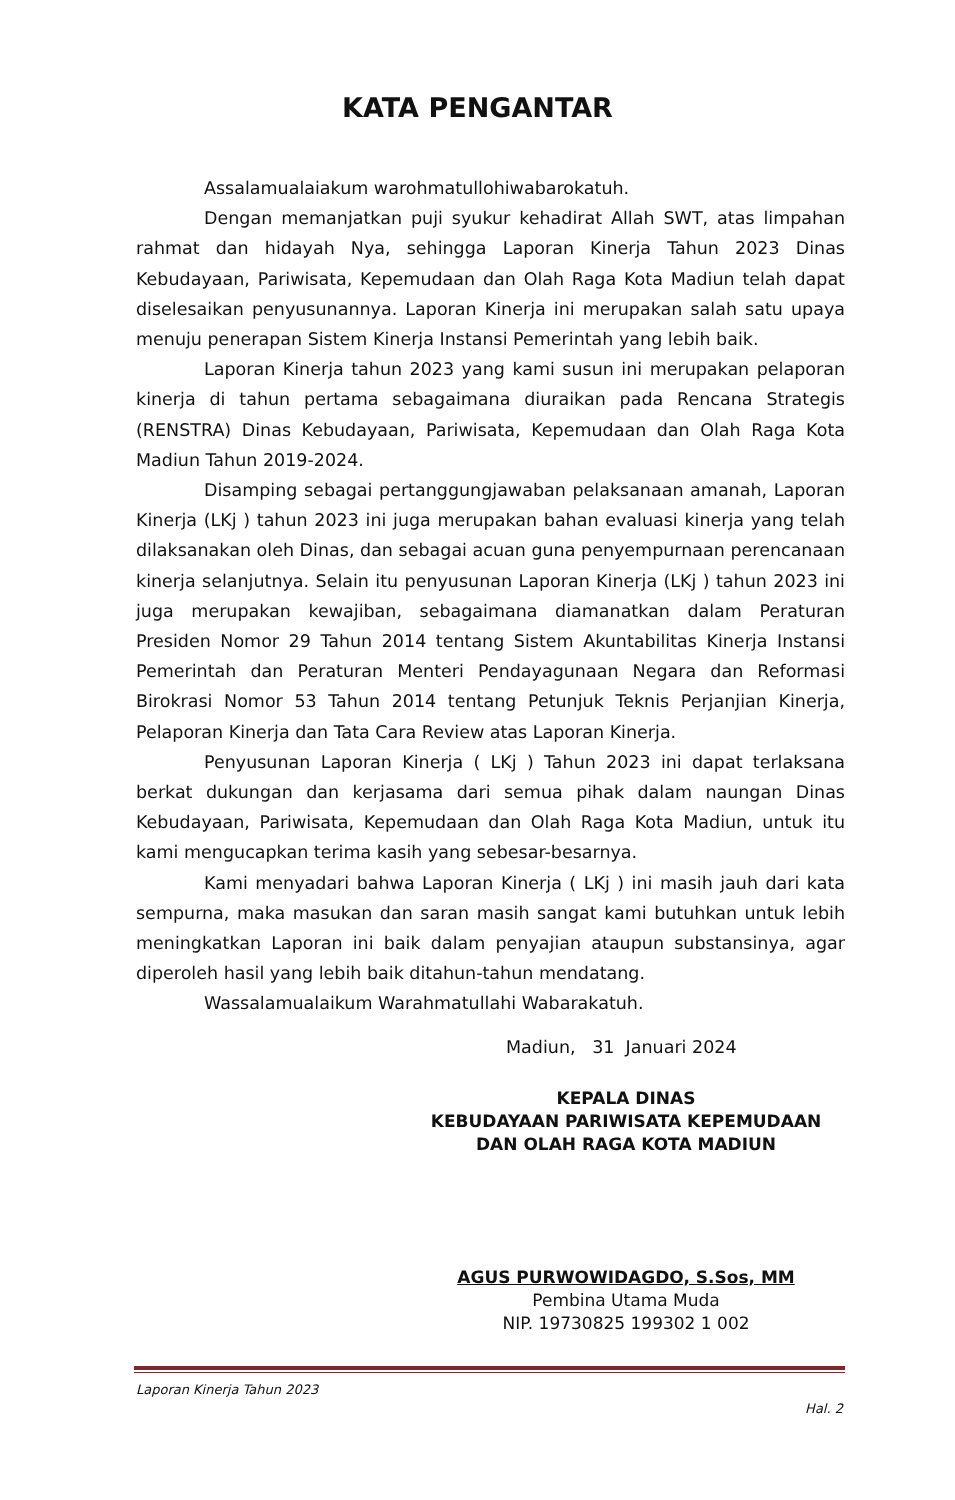KATA PENGANTAR
Assalamualaiakum warohmatullohiwabarokatuh.
Dengan memanjatkan puji syukur kehadirat Allah SWT, atas limpahan rahmat dan hidayah Nya, sehingga Laporan Kinerja Tahun 2023 Dinas Kebudayaan, Pariwisata, Kepemudaan dan Olah Raga Kota Madiun telah dapat diselesaikan penyusunannya. Laporan Kinerja ini merupakan salah satu upaya menuju penerapan Sistem Kinerja Instansi Pemerintah yang lebih baik.
Laporan Kinerja tahun 2023 yang kami susun ini merupakan pelaporan kinerja di tahun pertama sebagaimana diuraikan pada Rencana Strategis (RENSTRA) Dinas Kebudayaan, Pariwisata, Kepemudaan dan Olah Raga Kota Madiun Tahun 2019-2024.
Disamping sebagai pertanggungjawaban pelaksanaan amanah, Laporan Kinerja (LKj ) tahun 2023 ini juga merupakan bahan evaluasi kinerja yang telah dilaksanakan oleh Dinas, dan sebagai acuan guna penyempurnaan perencanaan kinerja selanjutnya. Selain itu penyusunan Laporan Kinerja (LKj ) tahun 2023 ini juga merupakan kewajiban, sebagaimana diamanatkan dalam Peraturan Presiden Nomor 29 Tahun 2014 tentang Sistem Akuntabilitas Kinerja Instansi Pemerintah dan Peraturan Menteri Pendayagunaan Negara dan Reformasi Birokrasi Nomor 53 Tahun 2014 tentang Petunjuk Teknis Perjanjian Kinerja, Pelaporan Kinerja dan Tata Cara Review atas Laporan Kinerja.
Penyusunan Laporan Kinerja ( LKj ) Tahun 2023 ini dapat terlaksana berkat dukungan dan kerjasama dari semua pihak dalam naungan Dinas Kebudayaan, Pariwisata, Kepemudaan dan Olah Raga Kota Madiun, untuk itu kami mengucapkan terima kasih yang sebesar-besarnya.
Kami menyadari bahwa Laporan Kinerja ( LKj ) ini masih jauh dari kata sempurna, maka masukan dan saran masih sangat kami butuhkan untuk lebih meningkatkan Laporan ini baik dalam penyajian ataupun substansinya, agar diperoleh hasil yang lebih baik ditahun-tahun mendatang.
Wassalamualaikum Warahmatullahi Wabarakatuh.
Madiun, 31 Januari 2024
KEPALA DINAS
KEBUDAYAAN PARIWISATA KEPEMUDAAN
DAN OLAH RAGA KOTA MADIUN
AGUS PURWOWIDAGDO, S.Sos, MM
Pembina Utama Muda
NIP. 19730825 199302 1 002
Laporan Kinerja Tahun 2023
Hal. 2